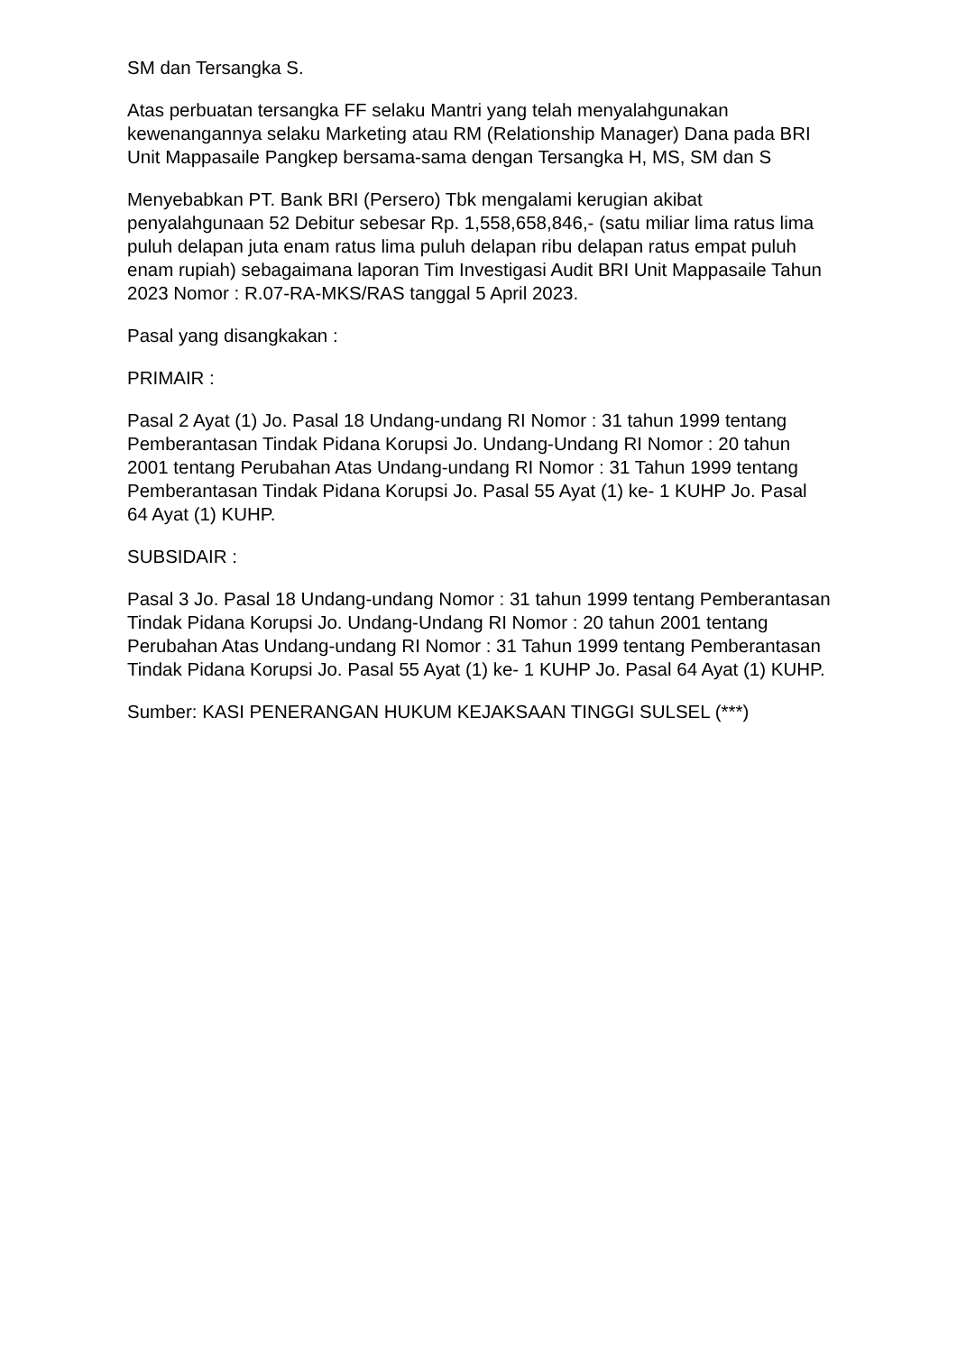SM dan Tersangka S.
Atas perbuatan tersangka FF selaku Mantri yang telah menyalahgunakan kewenangannya selaku Marketing atau RM (Relationship Manager) Dana pada BRI Unit Mappasaile Pangkep bersama-sama dengan Tersangka H, MS, SM dan S
Menyebabkan PT. Bank BRI (Persero) Tbk mengalami kerugian akibat penyalahgunaan 52 Debitur sebesar Rp. 1,558,658,846,- (satu miliar lima ratus lima puluh delapan juta enam ratus lima puluh delapan ribu delapan ratus empat puluh enam rupiah) sebagaimana laporan Tim Investigasi Audit BRI Unit Mappasaile Tahun 2023 Nomor : R.07-RA-MKS/RAS tanggal 5 April 2023.
Pasal yang disangkakan :
PRIMAIR :
Pasal 2 Ayat (1) Jo. Pasal 18 Undang-undang RI Nomor : 31 tahun 1999 tentang Pemberantasan Tindak Pidana Korupsi Jo. Undang-Undang RI Nomor : 20 tahun 2001 tentang Perubahan Atas Undang-undang RI Nomor : 31 Tahun 1999 tentang Pemberantasan Tindak Pidana Korupsi Jo. Pasal 55 Ayat (1) ke- 1 KUHP Jo. Pasal 64 Ayat (1) KUHP.
SUBSIDAIR :
Pasal 3 Jo. Pasal 18 Undang-undang Nomor : 31 tahun 1999 tentang Pemberantasan Tindak Pidana Korupsi Jo. Undang-Undang RI Nomor : 20 tahun 2001 tentang Perubahan Atas Undang-undang RI Nomor : 31 Tahun 1999 tentang Pemberantasan Tindak Pidana Korupsi Jo. Pasal 55 Ayat (1) ke- 1 KUHP Jo. Pasal 64 Ayat (1) KUHP.
Sumber: KASI PENERANGAN HUKUM KEJAKSAAN TINGGI SULSEL (***)